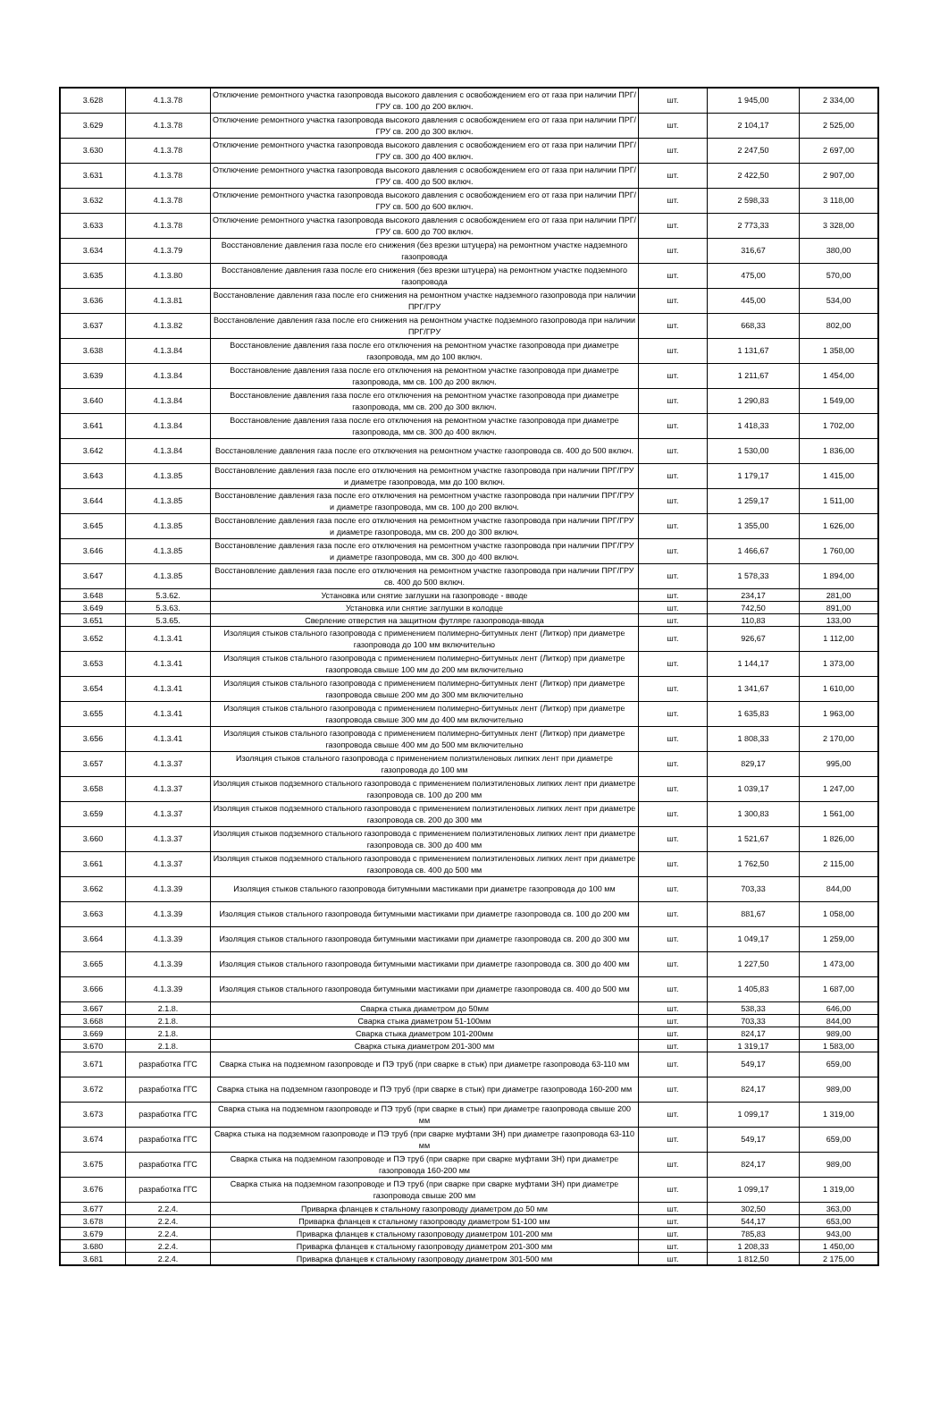| 3.628 | 4.1.3.78 | Отключение ремонтного участка газопровода высокого давления с освобождением его от газа при наличии ПРГ/ГРУ св. 100 до 200 включ. | шт. | 1 945,00 | 2 334,00 |
| 3.629 | 4.1.3.78 | Отключение ремонтного участка газопровода высокого давления с освобождением его от газа при наличии ПРГ/ГРУ св. 200 до 300 включ. | шт. | 2 104,17 | 2 525,00 |
| 3.630 | 4.1.3.78 | Отключение ремонтного участка газопровода высокого давления с освобождением его от газа при наличии ПРГ/ГРУ св. 300 до 400 включ. | шт. | 2 247,50 | 2 697,00 |
| 3.631 | 4.1.3.78 | Отключение ремонтного участка газопровода высокого давления с освобождением его от газа при наличии ПРГ/ГРУ св. 400 до 500 включ. | шт. | 2 422,50 | 2 907,00 |
| 3.632 | 4.1.3.78 | Отключение ремонтного участка газопровода высокого давления с освобождением его от газа при наличии ПРГ/ГРУ св. 500 до 600 включ. | шт. | 2 598,33 | 3 118,00 |
| 3.633 | 4.1.3.78 | Отключение ремонтного участка газопровода высокого давления с освобождением его от газа при наличии ПРГ/ГРУ св. 600 до 700 включ. | шт. | 2 773,33 | 3 328,00 |
| 3.634 | 4.1.3.79 | Восстановление давления газа после его снижения (без врезки штуцера) на ремонтном участке надземного газопровода | шт. | 316,67 | 380,00 |
| 3.635 | 4.1.3.80 | Восстановление давления газа после его снижения (без врезки штуцера) на ремонтном участке подземного газопровода | шт. | 475,00 | 570,00 |
| 3.636 | 4.1.3.81 | Восстановление давления газа после его снижения на ремонтном участке надземного газопровода при наличии ПРГ/ГРУ | шт. | 445,00 | 534,00 |
| 3.637 | 4.1.3.82 | Восстановление давления газа после его снижения на ремонтном участке подземного газопровода при наличии ПРГ/ГРУ | шт. | 668,33 | 802,00 |
| 3.638 | 4.1.3.84 | Восстановление давления газа после его отключения на ремонтном участке газопровода при диаметре газопровода, мм до 100 включ. | шт. | 1 131,67 | 1 358,00 |
| 3.639 | 4.1.3.84 | Восстановление давления газа после его отключения на ремонтном участке газопровода при диаметре газопровода, мм св. 100 до 200 включ. | шт. | 1 211,67 | 1 454,00 |
| 3.640 | 4.1.3.84 | Восстановление давления газа после его отключения на ремонтном участке газопровода при диаметре газопровода, мм св. 200 до 300 включ. | шт. | 1 290,83 | 1 549,00 |
| 3.641 | 4.1.3.84 | Восстановление давления газа после его отключения на ремонтном участке газопровода при диаметре газопровода, мм св. 300 до 400 включ. | шт. | 1 418,33 | 1 702,00 |
| 3.642 | 4.1.3.84 | Восстановление давления газа после его отключения на ремонтном участке газопровода св. 400 до 500 включ. | шт. | 1 530,00 | 1 836,00 |
| 3.643 | 4.1.3.85 | Восстановление давления газа после его отключения на ремонтном участке газопровода при наличии ПРГ/ГРУ и диаметре газопровода, мм до 100 включ. | шт. | 1 179,17 | 1 415,00 |
| 3.644 | 4.1.3.85 | Восстановление давления газа после его отключения на ремонтном участке газопровода при наличии ПРГ/ГРУ и диаметре газопровода, мм св. 100 до 200 включ. | шт. | 1 259,17 | 1 511,00 |
| 3.645 | 4.1.3.85 | Восстановление давления газа после его отключения на ремонтном участке газопровода при наличии ПРГ/ГРУ и диаметре газопровода, мм св. 200 до 300 включ. | шт. | 1 355,00 | 1 626,00 |
| 3.646 | 4.1.3.85 | Восстановление давления газа после его отключения на ремонтном участке газопровода при наличии ПРГ/ГРУ и диаметре газопровода, мм св. 300 до 400 включ. | шт. | 1 466,67 | 1 760,00 |
| 3.647 | 4.1.3.85 | Восстановление давления газа после его отключения на ремонтном участке газопровода при наличии ПРГ/ГРУ св. 400 до 500 включ. | шт. | 1 578,33 | 1 894,00 |
| 3.648 | 5.3.62. | Установка или снятие заглушки на газопроводе - вводе | шт. | 234,17 | 281,00 |
| 3.649 | 5.3.63. | Установка или снятие заглушки в колодце | шт. | 742,50 | 891,00 |
| 3.651 | 5.3.65. | Сверление отверстия на защитном футляре газопровода-ввода | шт. | 110,83 | 133,00 |
| 3.652 | 4.1.3.41 | Изоляция стыков стального газопровода с применением полимерно-битумных лент (Литкор) при диаметре газопровода до 100 мм включительно | шт. | 926,67 | 1 112,00 |
| 3.653 | 4.1.3.41 | Изоляция стыков стального газопровода с применением полимерно-битумных лент (Литкор) при диаметре газопровода свыше 100 мм до 200 мм включительно | шт. | 1 144,17 | 1 373,00 |
| 3.654 | 4.1.3.41 | Изоляция стыков стального газопровода с применением полимерно-битумных лент (Литкор) при диаметре газопровода свыше 200 мм до 300 мм включительно | шт. | 1 341,67 | 1 610,00 |
| 3.655 | 4.1.3.41 | Изоляция стыков стального газопровода с применением полимерно-битумных лент (Литкор) при диаметре газопровода свыше 300 мм до 400 мм включительно | шт. | 1 635,83 | 1 963,00 |
| 3.656 | 4.1.3.41 | Изоляция стыков стального газопровода с применением полимерно-битумных лент (Литкор) при диаметре газопровода свыше 400 мм до 500 мм включительно | шт. | 1 808,33 | 2 170,00 |
| 3.657 | 4.1.3.37 | Изоляция стыков стального газопровода с применением полиэтиленовых липких лент при диаметре газопровода до 100 мм | шт. | 829,17 | 995,00 |
| 3.658 | 4.1.3.37 | Изоляция стыков подземного стального газопровода с применением полиэтиленовых липких лент при диаметре газопровода св. 100 до 200 мм | шт. | 1 039,17 | 1 247,00 |
| 3.659 | 4.1.3.37 | Изоляция стыков подземного стального газопровода с применением полиэтиленовых липких лент при диаметре газопровода св. 200 до 300 мм | шт. | 1 300,83 | 1 561,00 |
| 3.660 | 4.1.3.37 | Изоляция стыков подземного стального газопровода с применением полиэтиленовых липких лент при диаметре газопровода св. 300 до 400 мм | шт. | 1 521,67 | 1 826,00 |
| 3.661 | 4.1.3.37 | Изоляция стыков подземного стального газопровода с применением полиэтиленовых липких лент при диаметре газопровода св. 400 до 500 мм | шт. | 1 762,50 | 2 115,00 |
| 3.662 | 4.1.3.39 | Изоляция стыков стального газопровода битумными мастиками при диаметре газопровода до 100 мм | шт. | 703,33 | 844,00 |
| 3.663 | 4.1.3.39 | Изоляция стыков стального газопровода битумными мастиками при диаметре газопровода св. 100 до 200 мм | шт. | 881,67 | 1 058,00 |
| 3.664 | 4.1.3.39 | Изоляция стыков стального газопровода битумными мастиками при диаметре газопровода св. 200 до 300 мм | шт. | 1 049,17 | 1 259,00 |
| 3.665 | 4.1.3.39 | Изоляция стыков стального газопровода битумными мастиками при диаметре газопровода св. 300 до 400 мм | шт. | 1 227,50 | 1 473,00 |
| 3.666 | 4.1.3.39 | Изоляция стыков стального газопровода битумными мастиками при диаметре газопровода св. 400 до 500 мм | шт. | 1 405,83 | 1 687,00 |
| 3.667 | 2.1.8. | Сварка стыка диаметром до 50мм | шт. | 538,33 | 646,00 |
| 3.668 | 2.1.8. | Сварка стыка диаметром 51-100мм | шт. | 703,33 | 844,00 |
| 3.669 | 2.1.8. | Сварка стыка диаметром 101-200мм | шт. | 824,17 | 989,00 |
| 3.670 | 2.1.8. | Сварка стыка диаметром 201-300 мм | шт. | 1 319,17 | 1 583,00 |
| 3.671 | разработка ГГС | Сварка стыка на подземном газопроводе и ПЭ труб (при сварке в стык) при диаметре газопровода 63-110 мм | шт. | 549,17 | 659,00 |
| 3.672 | разработка ГГС | Сварка стыка на подземном газопроводе и ПЭ труб (при сварке в стык) при диаметре газопровода 160-200 мм | шт. | 824,17 | 989,00 |
| 3.673 | разработка ГГС | Сварка стыка на подземном газопроводе и ПЭ труб (при сварке в стык) при диаметре газопровода свыше 200 мм | шт. | 1 099,17 | 1 319,00 |
| 3.674 | разработка ГГС | Сварка стыка на подземном газопроводе и ПЭ труб (при сварке муфтами ЗН) при диаметре газопровода 63-110 мм | шт. | 549,17 | 659,00 |
| 3.675 | разработка ГГС | Сварка стыка на подземном газопроводе и ПЭ труб (при сварке при сварке муфтами ЗН) при диаметре газопровода 160-200 мм | шт. | 824,17 | 989,00 |
| 3.676 | разработка ГГС | Сварка стыка на подземном газопроводе и ПЭ труб (при сварке при сварке муфтами ЗН) при диаметре газопровода свыше 200 мм | шт. | 1 099,17 | 1 319,00 |
| 3.677 | 2.2.4. | Приварка фланцев к стальному газопроводу диаметром до 50 мм | шт. | 302,50 | 363,00 |
| 3.678 | 2.2.4. | Приварка фланцев к стальному газопроводу диаметром 51-100 мм | шт. | 544,17 | 653,00 |
| 3.679 | 2.2.4. | Приварка фланцев к стальному газопроводу диаметром 101-200 мм | шт. | 785,83 | 943,00 |
| 3.680 | 2.2.4. | Приварка фланцев к стальному газопроводу диаметром 201-300 мм | шт. | 1 208,33 | 1 450,00 |
| 3.681 | 2.2.4. | Приварка фланцев к стальному газопроводу диаметром 301-500 мм | шт. | 1 812,50 | 2 175,00 |